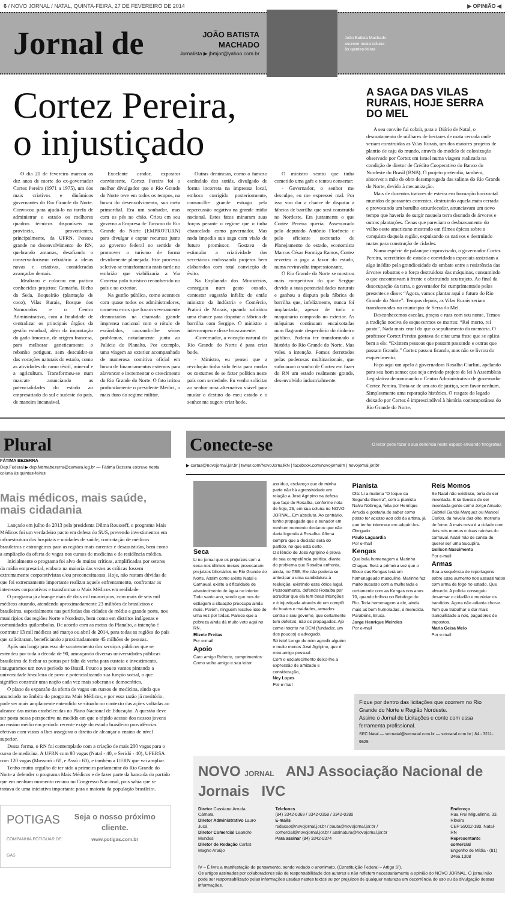6 / NOVO JORNAL / NATAL, QUINTA-FEIRA, 27 DE FEVEREIRO DE 2014 ▶ OPINIÃO ◀
Jornal de
JOÃO BATISTA MACHADO
Jornalista ▶ jbmjor@yahoo.com.br
João Batista Machado
escreve nesta coluna
às quintas-feiras
Cortez Pereira,
o injustiçado
O dia 21 de fevereiro marcou os dez anos de morte do ex-governador Cortez Pereira (1971 a 1975), um dos mais criativos e dinâmicos governantes do Rio Grande do Norte. Convocou para ajudá-lo na tarefa de administrar o estado os melhores quadros técnicos disponíveis na província, provenientes, principalmente, da UFRN. Pensou grande no desenvolvimento do RN, quebrando amarras, desafiando o conservadorismo refratário a ideias novas e criativas, consideradas avançadas demais.
Idealizou e colocou em prática conhecidos projetos: Camarão, Bicho da Seda, Boqueirão (plantação de coco), Vilas Rurais, Bosque dos Namorados e o Centro Administrativo, com a finalidade de centralizar os principais órgãos da gestão estadual, além da importação do gado limonsin, de origem francesa, para melhorar geneticamente o rebanho potiguar, sem descuidar-se das vocações naturais do estado, como as atividades do ramo têxtil, mineral e a agricultura. Transformou-se num mascate anunciando as potencialidades do estado ao empresariado do sul e sudeste do país, de maneira incansável.
Excelente orador, expositor convincente, Cortez Pereira foi o melhor divulgador que o Rio Grande do Norte teve em todos os tempos, na busca do desenvolvimento, sua meta primordial. Era um sonhador, mas com os pés no chão. Criou em seu governo a Empresa de Turismo do Rio Grande do Norte (EMPROTURN) para divulgar e captar recursos junto ao governo federal no sentido de promover o turismo de forma devidamente planejada. Este processo seletivo se transformaria mais tarde no embrião que viabilizaria a Via Costeira polo turístico reconhecido no país e no exterior.
Na gestão pública, como acontece com quase todos os administradores, cometeu erros que foram severamente denunciados na chamada grande imprensa nacional com o rótulo de escândalos, causando-lhe sérios problemas, notadamente junto ao Palácio do Planalto. Por exemplo, uma viagem ao exterior acompanhado de numerosa comitiva oficial em busca de financiamentos externos para alavancar e incrementar o crescimento do Rio Grande do Norte. O fato irritou profundamente o presidente Médici, o mais duro do regime militar.
Outras denúncias, como o famoso escândalo dos sutiãs, divulgado de forma incorreta na imprensa local, embora corrigido posteriormente, causou-lhe grande estrago pela repercussão negativa na grande mídia nacional. Estes fatos minaram suas forças perante o regime que o tinha chancelado como governador. Mas nada impedia sua saga com visão de futuro promissor. Gostava de estimular a criatividade dos secretários endossando projetos bem elaborados com total convicção de êxito.
Na Explanada dos Ministérios, conseguiu num gesto ousado, contestar sugestão infeliz do então ministro da Indústria e Comércio, Pratini de Morais, quando solicitou uma chance para disputar a fábrica de barrilha com Sergipe. O ministro o interrompeu e disse bruscamente:
-Governador, a vocação natural do Rio Grande do Norte é para criar bode.
- Ministro, eu pensei que a revolução tinha sido feita para mudar os costumes de se fazer política neste país com seriedade. Eu venho solicitar ao senhor uma alternativa viável para mudar o destino do meu estado e o senhor me sugere criar bode.
O ministro sentiu que tinha cometido uma gafe e tentou consertar:
- Governador, o senhor me desculpe, eu me expressei mal. Por isso vou dar a chance de disputar a fábrica de barrilha que será construída no Nordeste. Era justamente o que Cortez Pereira queria. Assessorado pelo deputado Antônio Florêncio e pelo eficiente secretario de Planejamento do estado, economista Marcos César Formiga Ramos, Cortez reverteu o jogo a favor do estado, numa reviravolta impressionante.
O Rio Grande do Norte se mostrou mais competitivo do que Sergipe devido a suas potencialidades naturais e ganhou a disputa pela fábrica de barrilha que, infelizmente, nunca foi implantada, apesar de todo o maquinário comprado no exterior. As máquinas continuam encaixotadas num flagrante desperdício do dinheiro público. Poderia ter transformado a história do Rio Grande do Norte. Mas valeu a intenção. Fomos derrotados pelas poderosas multinacionais, que sufocaram o sonho de Cortez em fazer do RN um estado realmente grande, desenvolvido industrialmente.
A SAGA DAS VILAS RURAIS, HOJE SERRA DO MEL
A seu convite fui cobrir, para o Diário de Natal, o desmatamento de milhares de hectares de mata cerrada onde seriam construídas as Vilas Rurais, um dos maiores projetos de plantio de caju do mundo, através do modelo de colonização observado por Cortez em Israel numa viagem realizada na condição de diretor de Crédito Cooperativo do Banco do Nordeste do Brasil (BNB). O projeto pretendia, também, absorver a mão de obra desempregada das salinas do Rio Grande do Norte, devido à mecanização.
Mais de duzentos tratores de esteira em formação horizontal munidos de possantes correntes, destruindo aquela mata cerrada e provocando um barulho ensurdecedor, anunciavam um novo tempo que haveria de surgir naquela terra desnuda de árvores e outras plantações. Cenas que pareciam o desbravamento do velho oeste americano mostrado em filmes épicos sobre a conquista daquela região, expulsando os nativos e destruindo matas para construção de cidades.
Numa espécie de palanque improvisado, o governador Cortez Pereira, secretários de estado e convidados especiais assistiam a algo inédito pela grandiosidade do embate entre a resistência das árvores robustas e a força destruidora das máquinas, consumindo o que encontravam à frente e obstruindo seu trajeto. Ao final da desocupação da terra, o governador foi cumprimentado pelos presentes e disse: “Agora, vamos plantar aqui o futuro do Rio Grande do Norte”. Tempos depois, as Vilas Rurais seriam transformadas no município de Serra do Mel.
Desconhecemos escolas, praças e ruas com seu nome. Temos a tradição nociva de esquecermos os mortos: “Rei morto, rei posto”. Nada mais cruel do que o sepultamento da memória. O professor Cortez Pereira gostava de citar uma frase que se aplica bem a ele: “Existem pessoas que passam passando e outras que passam ficando.” Cortez passou ficando, mas não se livrou do esquecimento.
Faço aqui um apelo à governadora Rosalba Ciarlini, apelando para seu bom senso: que seja enviado projeto de lei à Assembleia Legislativa denominando o Centro Administrativo de governador Cortez Pereira. Trata-se de um ato de justiça, sem favor nenhum. Simplesmente uma reparação histórica. O resgate do legado deixado por Cortez é imprescindível à história contemporânea do Rio Grande do Norte.
Plural
FÁTIMA BEZERRA
Dep.Federal ▶ dep.fatimabezerra@camara.leg.br — Fátima Bezerra escreve nesta coluna às quintas-feiras
Mais médicos, mais saúde, mais cidadania
Lançado em julho de 2013 pela presidenta Dilma Rousseff, o programa Mais Médicos foi um verdadeiro pacto em defesa do SUS, prevendo investimentos em infraestrutura dos hospitais e unidades de saúde, contratação de médicos brasileiros e estrangeiros para as regiões mais carentes e desassistidas, bem como a ampliação da oferta de vagas nos cursos de medicina e de residência médica.
Inicialmente o programa foi alvo de muitas críticas, amplificadas por setores da mídia empresarial, embora na maioria das vezes as críticas fossem extremamente corporativistas e/ou preconceituosas. Hoje, não restam dúvidas de que foi extremamente importante realizar aquele enfrentamento, confrontar os interesses corporativos e transformar o Mais Médicos em realidade.
O programa já abrange mais de dois mil municípios, com mais de seis mil médicos atuando, atendendo aproximadamente 23 milhões de brasileiros e brasileiras, especialmente nas periferias das cidades de médio e grande porte, nos municípios das regiões Norte e Nordeste, bem como em distritos indígenas e comunidades quilombolas. De acordo com as metas do Planalto, a intenção é contratar 13 mil médicos até março ou abril de 2014, para todas as regiões do país que solicitaram, beneficiando aproximadamente 45 milhões de pessoas.
Após um longo processo de sucateamento dos serviços públicos que se estendeu por toda a década de 90, ameaçando diversas universidades públicas brasileiras de fechar as portas por falta de verba para custeio e investimento, inauguramos um novo período no Brasil. Pouco a pouco vamos pintando a universidade brasileira de povo e potencializando sua função social, o que significa construir uma nação cada vez mais soberana e democrática.
O plano de expansão da oferta de vagas em cursos de medicina, ainda que anunciado no âmbito do programa Mais Médicos, e por essa razão já meritório, pode ser mais amplamente entendido se situado no contexto das ações voltadas ao alcance das metas estabelecidas no Plano Nacional de Educação. A questão deve ser posta nessa perspectiva na medida em que o rápido acesso dos nossos jovens ao ensino médio em período recente exige do estado brasileiro providências efetivas com vistas a lhes assegurar o direito de alcançar o ensino de nível superior.
Dessa forma, o RN foi contemplado com a criação de mais 200 vagas para o curso de medicina. A UFRN com 80 vagas (Natal - 40, e Seridó - 40), UFERSA com 120 vagas (Mossoró - 60, e Assú - 60), e também a UERN que vai ampliar.
Tenho muito orgulho de ter sido a primeira parlamentar do Rio Grande do Norte a defender o programa Mais Médicos e de fazer parte da bancada do partido que em nenhum momento recuou no Congresso Nacional, pois sabia que se tratava de uma iniciativa importante para a maioria da população brasileira.
POTIGAS
COMPANHIA POTIGUAR DE GÁS
Seja o nosso próximo cliente.
www.potigas.com.br
Conecte-se O leitor pode fazer a sua denúncia neste espaço enviando fotografias
▶ cartas@novojornal.jor.br | twiter.com/NovoJornalRN | facebook.com/novojornalrn | novojornal.jor.br
Seca
Li no jornal que os prejuízos com a seca nos últimos meses provocaram prejuízos bilionários no Rio Grande do Norte. Assim como existe Natal e Carnaval, existe a dificuldade de abastecimento de água no interior. Todo santo ano, sendo que nos de estiagem a situação preocupa ainda mais. Porém, ninguém resolve isso de uma vez por todas. Parece que a pobreza ainda dá muito voto aqui no RN.
Elizete Freitas
Por e-mail
Apoio
Caro amigo Roberto, cumprimentos: Como velho amigo e seu leitor
assíduo, esclareço que de minha parte não há agressividade em relação a José Agripino na defesa que faço de Rosalba, conforme nota de hoje, 26, em sua coluna no NOVO JORNAL. Em absoluto. Ao contrário, tenho propagado que o senador em nenhum momento declarou que não daria legenda à Rosalba. Afirma sempre que a decisão será do partido, no que está certo.
O silêncio de José Agripino é prova de sua competência política, diante do problema que Rosalba enfrenta, ainda, no TSE. Ele não poderia se antecipar a uma candidatura à reeleição, existindo esse óbice legal.
Pessoalmente, defendo Rosalba por acreditar que ela tem boas intenções e é injustiçada através de um complô de boatos e maldades, armados contra o seu governo, que certamente tem defeitos, não os propagados. Ajo como inscrito no DEM (fundador, um dos poucos) e advogado.
Só isto! Longe de mim agredir alguém e muito menos José Agripino, que é meu amigo pessoal.
Com o esclarecimento deixo-lhe a expressão de amizade e consideração,
Ney Lopes
Por e-mail
Pianista
Olá: Li a matéria “O toque da Segunda Guerra”, com a pianista Nalva Nóbrega, feita por Henrique Arruda e gostaria de saber como posso ter acesso aos cds da artista, já que tenho interesse em adquirí-los. Obrigado
Paulo Laguardia
Por e-mail
Kengas
Que bela homenagem a Marinho Chagas. Será a primeira vez que o Bloco das Kengas terá um homenageado masculino. Marinho fez muito sucesso com a mulherada e certamente com as Kengas nos anos 70, quando brilhou no Botafogo do Rio. Toda homenagem a ele, ainda mais as bem humoradas, é merecida. Parabéns, Bruxa.
Jorge Henrique Meireles
Por e-mail
Reis Momos
Se Natal não existisse, teria de ser inventada. E se tivesse de ser inventada gente como Jorge Amado, Gabriel Garcia Marquez ou Manoel Carlos, da novela das oito, morreria de fome. A mais nova é a cidade com dois reis momos e duas rainhas do carnaval. Natal não se cansa de querer ser uma Sucupira.
Geilson Nascimento
Por e-mail
Armas
Boa a sequência de reportagens sobre esse aumento nos assassinatos com arma de fogo no estado. Que absurdo. A polícia conseguiu desarmar o cidadão e municiar os bandidos. Agora não adianta chorar. Tem que trabalhar e dar mais tranquilidade a nós, pagadores de impostos.
Maria Geisa Melo
Por e-mail
Fique por dentro das licitações que ocorrem no Rio Grande do Norte e Região Nordeste.
Assine o Jornal de Licitações e conte com essa ferramenta profissional.
SEC Natal — secnatal@secnatal.com.br — secnatal.com.br | 84 - 3211-9525
NOVO JORNAL ANJ Associação Nacional de Jornais IVC
Diretor Cassiano Arruda Câmara
Diretor Administrativo Lauro Jucá
Diretor Comercial Leandro Mendes
Diretor de Redação Carlos Magno Araújo
Telefones
(84) 3342-0369 / 3342-0358 / 3342-0380
E-mails
redacao@novojornal.jor.br / pauta@novojornal.jor.br / comercial@novojornal.jor.br / assinatura@novojornal.jor.br
Para assinar (84) 3342-0374
Endereço
Rua Frei Miguelinho, 33, Ribeira
CEP 59012-180, Natal-RN
Representante comercial
Engenho de Mídia - (81) 3466.1308
IV – É livre a manifestação do pensamento, sendo vedado o anonimato. (Constituição Federal – Artigo 5º).
Os artigos assinados por colaboradores são de responsabilidade dos autores e não refletem necessariamente a opinião do NOVO JORNAL. O jornal não pode ser responsabilizado pelas informações usadas nestes textos ou por prejuízos de qualquer natureza em decorrência do uso ou da divulgação dessas informações.